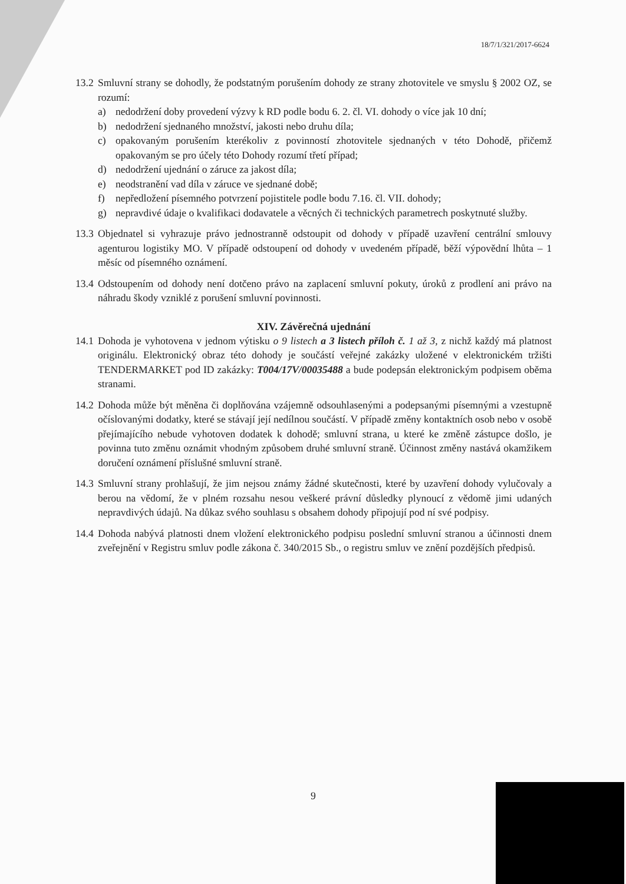18/7/1/321/2017-6624
13.2
Smluvní strany se dohodly, že podstatným porušením dohody ze strany zhotovitele ve smyslu § 2002 OZ, se rozumí:
a) nedodržení doby provedení výzvy k RD podle bodu 6. 2. čl. VI. dohody o více jak 10 dní;
b) nedodržení sjednaného množství, jakosti nebo druhu díla;
c) opakovaným porušením kterékoliv z povinností zhotovitele sjednaných v této Dohodě, přičemž opakovaným se pro účely této Dohody rozumí třetí případ;
d) nedodržení ujednání o záruce za jakost díla;
e) neodstranění vad díla v záruce ve sjednané době;
f) nepředložení písemného potvrzení pojistitele podle bodu 7.16. čl. VII. dohody;
g) nepravdivé údaje o kvalifikaci dodavatele a věcných či technických parametrech poskytnuté služby.
13.3
Objednatel si vyhrazuje právo jednostranně odstoupit od dohody v případě uzavření centrální smlouvy agenturou logistiky MO. V případě odstoupení od dohody v uvedeném případě, běží výpovědní lhůta – 1 měsíc od písemného oznámení.
13.4
Odstoupením od dohody není dotčeno právo na zaplacení smluvní pokuty, úroků z prodlení ani právo na náhradu škody vzniklé z porušení smluvní povinnosti.
XIV. Závěrečná ujednání
14.1
Dohoda je vyhotovena v jednom výtisku o 9 listech a 3 listech příloh č. 1 až 3, z nichž každý má platnost originálu. Elektronický obraz této dohody je součástí veřejné zakázky uložené v elektronickém tržišti TENDERMARKET pod ID zakázky: T004/17V/00035488 a bude podepsán elektronickým podpisem oběma stranami.
14.2
Dohoda může být měněna či doplňována vzájemně odsouhlasenými a podepsanými písemnými a vzestupně očíslovanými dodatky, které se stávají její nedílnou součástí. V případě změny kontaktních osob nebo v osobě přejímajícího nebude vyhotoven dodatek k dohodě; smluvní strana, u které ke změně zástupce došlo, je povinna tuto změnu oznámit vhodným způsobem druhé smluvní straně. Účinnost změny nastává okamžikem doručení oznámení příslušné smluvní straně.
14.3
Smluvní strany prohlašují, že jim nejsou známy žádné skutečnosti, které by uzavření dohody vylučovaly a berou na vědomí, že v plném rozsahu nesou veškeré právní důsledky plynoucí z vědomě jimi udaných nepravdivých údajů. Na důkaz svého souhlasu s obsahem dohody připojují pod ní své podpisy.
14.4
Dohoda nabývá platnosti dnem vložení elektronického podpisu poslední smluvní stranou a účinnosti dnem zveřejnění v Registru smluv podle zákona č. 340/2015 Sb., o registru smluv ve znění pozdějších předpisů.
9